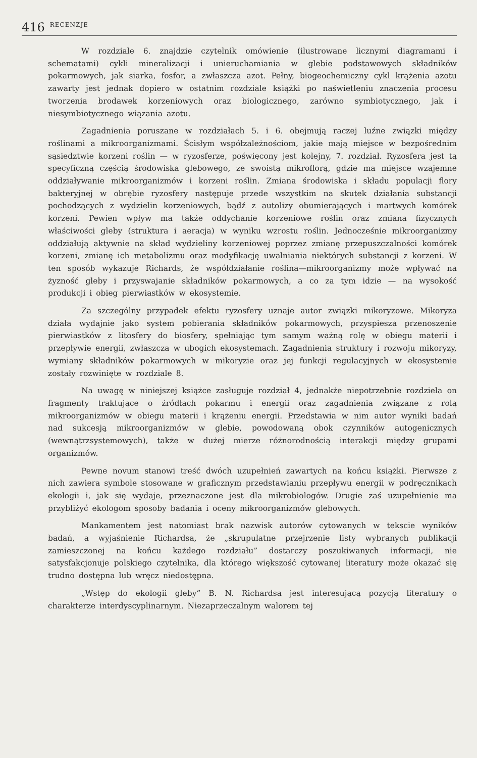416 RECENZJE
W rozdziale 6. znajdzie czytelnik omówienie (ilustrowane licznymi diagramami i schematami) cykli mineralizacji i unieruchamiania w glebie podstawowych składników pokarmowych, jak siarka, fosfor, a zwłaszcza azot. Pełny, biogeochemiczny cykl krążenia azotu zawarty jest jednak dopiero w ostatnim rozdziale książki po naświetleniu znaczenia procesu tworzenia brodawek korzeniowych oraz biologicznego, zarówno symbiotycznego, jak i niesymbiotycznego wiązania azotu.
Zagadnienia poruszane w rozdziałach 5. i 6. obejmują raczej luźne związki między roślinami a mikroorganizmami. Ścisłym współzależnościom, jakie mają miejsce w bezpośrednim sąsiedztwie korzeni roślin — w ryzosferze, poświęcony jest kolejny, 7. rozdział. Ryzosfera jest tą specyficzną częścią środowiska glebowego, ze swoistą mikroflorą, gdzie ma miejsce wzajemne oddziaływanie mikroorganizmów i korzeni roślin. Zmiana środowiska i składu populacji flory bakteryjnej w obrębie ryzosfery następuje przede wszystkim na skutek działania substancji pochodzących z wydzielin korzeniowych, bądź z autolizy obumierających i martwych komórek korzeni. Pewien wpływ ma także oddychanie korzeniowe roślin oraz zmiana fizycznych właściwości gleby (struktura i aeracja) w wyniku wzrostu roślin. Jednocześnie mikroorganizmy oddziałują aktywnie na skład wydzieliny korzeniowej poprzez zmianę przepuszczalności komórek korzeni, zmianę ich metabolizmu oraz modyfikację uwalniania niektórych substancji z korzeni. W ten sposób wykazuje Richards, że współdziałanie roślina—mikroorganizmy może wpływać na żyzność gleby i przyswajanie składników pokarmowych, a co za tym idzie — na wysokość produkcji i obieg pierwiastków w ekosystemie.
Za szczególny przypadek efektu ryzosfery uznaje autor związki mikoryzowe. Mikoryza działa wydajnie jako system pobierania składników pokarmowych, przyspiesza przenoszenie pierwiastków z litosfery do biosfery, spełniając tym samym ważną rolę w obiegu materii i przepływie energii, zwłaszcza w ubogich ekosystemach. Zagadnienia struktury i rozwoju mikoryzy, wymiany składników pokarmowych w mikoryzie oraz jej funkcji regulacyjnych w ekosystemie zostały rozwinięte w rozdziale 8.
Na uwagę w niniejszej książce zasługuje rozdział 4, jednakże niepotrzebnie rozdziela on fragmenty traktujące o źródłach pokarmu i energii oraz zagadnienia związane z rolą mikroorganizmów w obiegu materii i krążeniu energii. Przedstawia w nim autor wyniki badań nad sukcesją mikroorganizmów w glebie, powodowaną obok czynników autogenicznych (wewnątrzsystemowych), także w dużej mierze różnorodnością interakcji między grupami organizmów.
Pewne novum stanowi treść dwóch uzupełnień zawartych na końcu książki. Pierwsze z nich zawiera symbole stosowane w graficznym przedstawianiu przepływu energii w podręcznikach ekologii i, jak się wydaje, przeznaczone jest dla mikrobiologów. Drugie zaś uzupełnienie ma przybliżyć ekologom sposoby badania i oceny mikroorganizmów glebowych.
Mankamentem jest natomiast brak nazwisk autorów cytowanych w tekscie wyników badań, a wyjaśnienie Richardsa, że „skrupulatne przejrzenie listy wybranych publikacji zamieszczonej na końcu każdego rozdziału” dostarczy poszukiwanych informacji, nie satysfakcjonuje polskiego czytelnika, dla którego większość cytowanej literatury może okazać się trudno dostępna lub wręcz niedostępna.
„Wstęp do ekologii gleby” B. N. Richardsa jest interesującą pozycją literatury o charakterze interdyscyplinarnym. Niezaprzeczalnym walorem tej